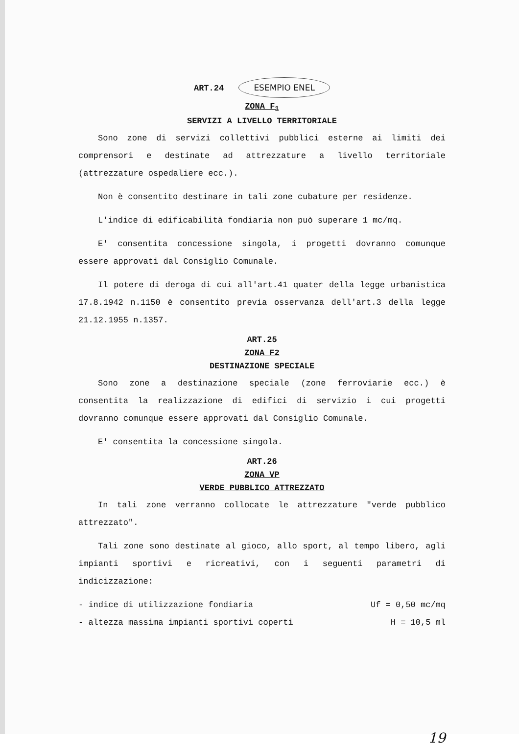ART.24 ESEMPIO ENEL
ZONA F<sub>1</sub>
SERVIZI A LIVELLO TERRITORIALE
Sono zone di servizi collettivi pubblici esterne ai limiti dei comprensori e destinate ad attrezzature a livello territoriale (attrezzature ospedaliere ecc.).
Non è consentito destinare in tali zone cubature per residenze.
L'indice di edificabilità fondiaria non può superare 1 mc/mq.
E' consentita concessione singola, i progetti dovranno comunque essere approvati dal Consiglio Comunale.
Il potere di deroga di cui all'art.41 quater della legge urbanistica 17.8.1942 n.1150 è consentito previa osservanza dell'art.3 della legge 21.12.1955 n.1357.
ART.25
ZONA F2
DESTINAZIONE SPECIALE
Sono zone a destinazione speciale (zone ferroviarie ecc.) è consentita la realizzazione di edifici di servizio i cui progetti dovranno comunque essere approvati dal Consiglio Comunale.
E' consentita la concessione singola.
ART.26
ZONA VP
VERDE PUBBLICO ATTREZZATO
In tali zone verranno collocate le attrezzature "verde pubblico attrezzato".
Tali zone sono destinate al gioco, allo sport, al tempo libero, agli impianti sportivi e ricreativi, con i seguenti parametri di indicizzazione:
- indice di utilizzazione fondiaria Uf = 0,50 mc/mq
- altezza massima impianti sportivi coperti H = 10,5 ml
19